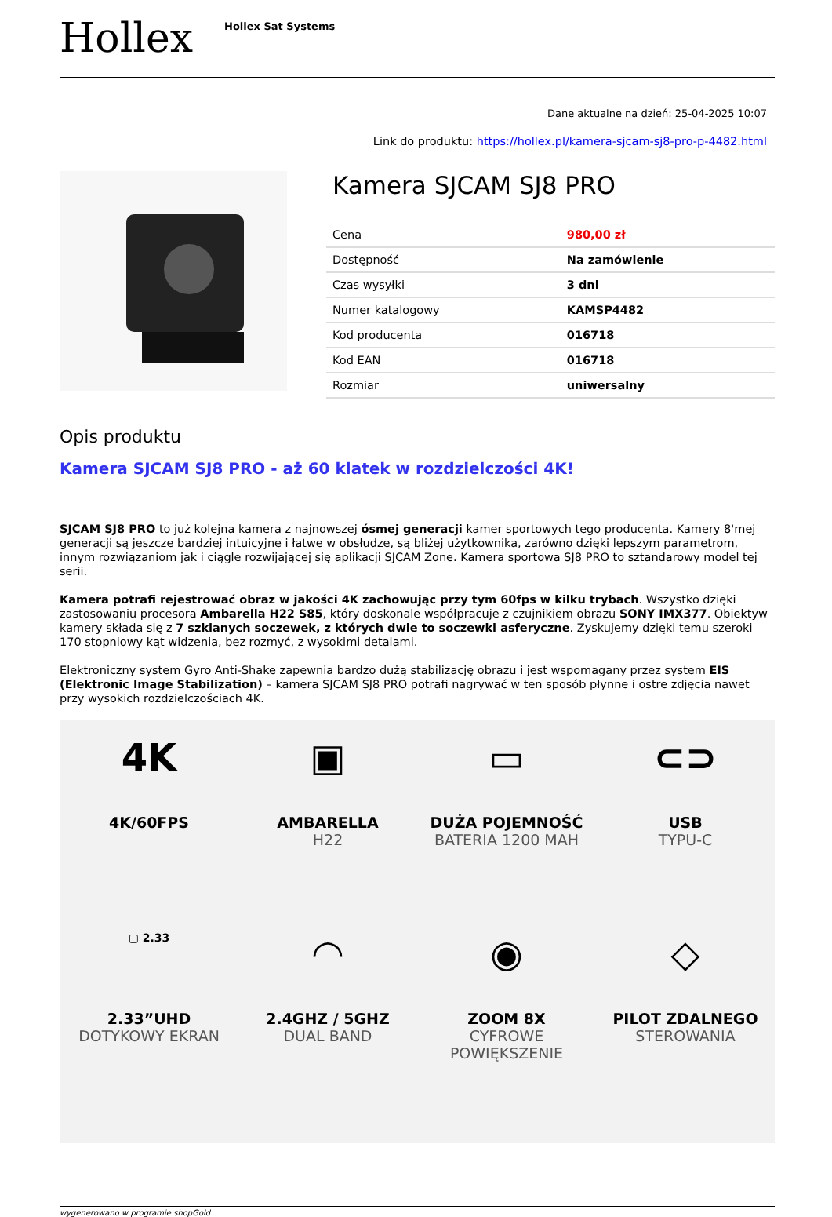Hollex
Hollex Sat Systems
Dane aktualne na dzień: 25-04-2025 10:07
Link do produktu: https://hollex.pl/kamera-sjcam-sj8-pro-p-4482.html
Kamera SJCAM SJ8 PRO
| Cena | 980,00 zł |
| Dostępność | Na zamówienie |
| Czas wysyłki | 3 dni |
| Numer katalogowy | KAMSP4482 |
| Kod producenta | 016718 |
| Kod EAN | 016718 |
| Rozmiar | uniwersalny |
Opis produktu
Kamera SJCAM SJ8 PRO - aż 60 klatek w rozdzielczości 4K!
SJCAM SJ8 PRO to już kolejna kamera z najnowszej ósmej generacji kamer sportowych tego producenta. Kamery 8'mej generacji są jeszcze bardziej intuicyjne i łatwe w obsłudze, są bliżej użytkownika, zarówno dzięki lepszym parametrom, innym rozwiązaniom jak i ciągle rozwijającej się aplikacji SJCAM Zone. Kamera sportowa SJ8 PRO to sztandarowy model tej serii.
Kamera potrafi rejestrować obraz w jakości 4K zachowując przy tym 60fps w kilku trybach. Wszystko dzięki zastosowaniu procesora Ambarella H22 S85, który doskonale współpracuje z czujnikiem obrazu SONY IMX377. Obiektyw kamery składa się z 7 szklanych soczewek, z których dwie to soczewki asferyczne. Zyskujemy dzięki temu szeroki 170 stopniowy kąt widzenia, bez rozmyć, z wysokimi detalami.
Elektroniczny system Gyro Anti-Shake zapewnia bardzo dużą stabilizację obrazu i jest wspomagany przez system EIS (Elektronic Image Stabilization) – kamera SJCAM SJ8 PRO potrafi nagrywać w ten sposób płynne i ostre zdjęcia nawet przy wysokich rozdzielczościach 4K.
4K
4K/60FPS
▣
AMBARELLA
H22
▭
DUŻA POJEMNOŚĆ
BATERIA 1200 MAH
⊂⊃
USB
TYPU-C
▢ 2.33
2.33”UHD
DOTYKOWY EKRAN
◠
2.4GHZ / 5GHZ
DUAL BAND
◉
ZOOM 8X
CYFROWE POWIĘKSZENIE
◇
PILOT ZDALNEGO
STEROWANIA
wygenerowano w programie shopGold